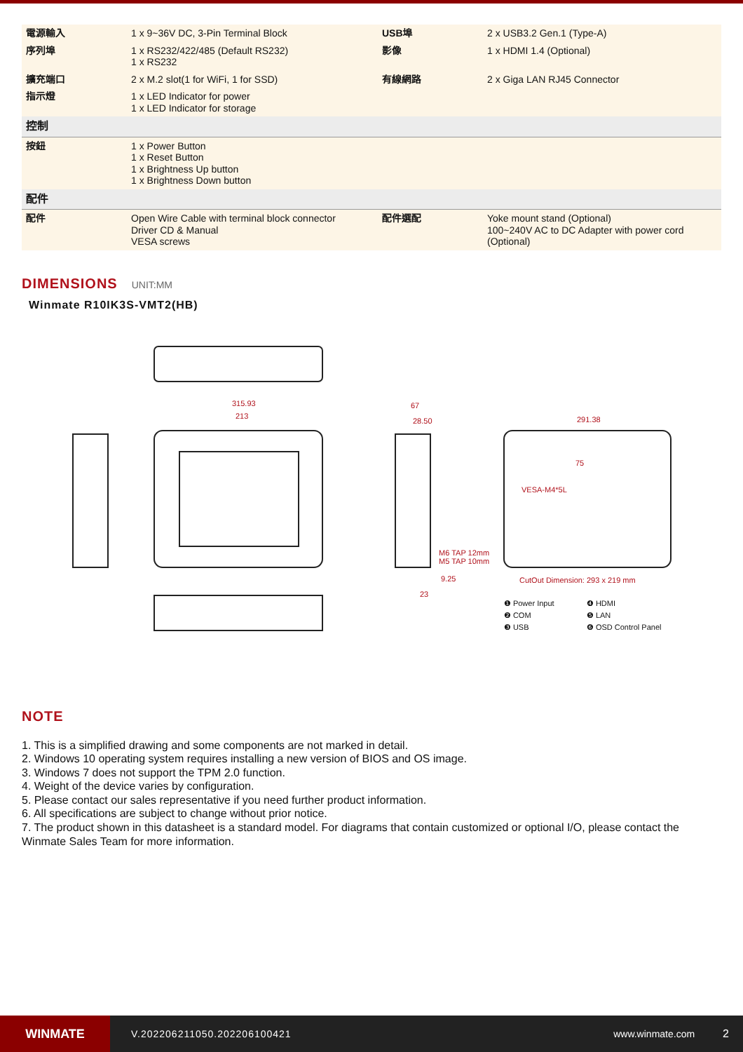| 電源輸入 | 1 x 9~36V DC, 3-Pin Terminal Block | USB埠 | 2 x USB3.2 Gen.1 (Type-A) |
| 序列埠 | 1 x RS232/422/485 (Default RS232) 1 x RS232 | 影像 | 1 x HDMI 1.4 (Optional) |
| 擴充端口 | 2 x M.2 slot(1 for WiFi, 1 for SSD) | 有線網路 | 2 x Giga LAN RJ45 Connector |
| 指示燈 | 1 x LED Indicator for power 1 x LED Indicator for storage | | |
| 控制 | | | |
| 按鈕 | 1 x Power Button 1 x Reset Button 1 x Brightness Up button 1 x Brightness Down button | | |
| 配件 | | | |
| 配件 | Open Wire Cable with terminal block connector Driver CD & Manual VESA screws | 配件選配 | Yoke mount stand (Optional) 100~240V AC to DC Adapter with power cord (Optional) |
DIMENSIONS UNIT:MM
Winmate R10IK3S-VMT2(HB)
315.93
213
67
28.50
291.38
75
VESA-M4*5L
M6 TAP 12mm
M5 TAP 10mm
9.25
23
CutOut Dimension: 293 x 219 mm
❶ Power Input ❹ HDMI ❷ COM ❺ LAN ❸ USB ❻ OSD Control Panel
NOTE
1. This is a simplified drawing and some components are not marked in detail.
2. Windows 10 operating system requires installing a new version of BIOS and OS image.
3. Windows 7 does not support the TPM 2.0 function.
4. Weight of the device varies by configuration.
5. Please contact our sales representative if you need further product information.
6. All specifications are subject to change without prior notice.
7. The product shown in this datasheet is a standard model. For diagrams that contain customized or optional I/O, please contact the Winmate Sales Team for more information.
WINMATE
V.202206211050.202206100421 www.winmate.com 2